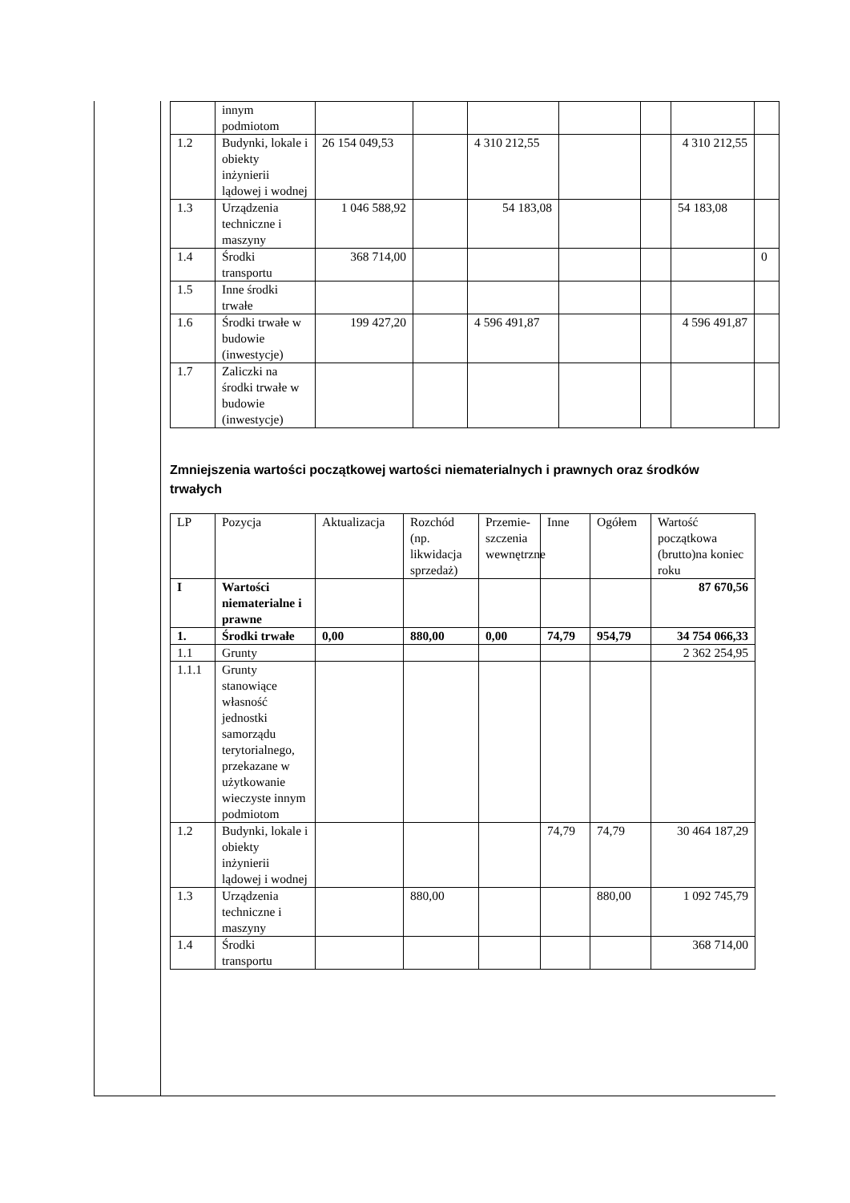| | innym podmiotom | | | | | | | |
| 1.2 | Budynki, lokale i obiekty inżynierii lądowej i wodnej | 26 154 049,53 | | 4 310 212,55 | | | 4 310 212,55 | |
| 1.3 | Urządzenia techniczne i maszyny | 1 046 588,92 | | 54 183,08 | | | 54 183,08 | |
| 1.4 | Środki transportu | 368 714,00 | | | | | | 0 |
| 1.5 | Inne środki trwałe | | | | | | | |
| 1.6 | Środki trwałe w budowie (inwestycje) | 199 427,20 | | 4 596 491,87 | | | 4 596 491,87 | |
| 1.7 | Zaliczki na środki trwałe w budowie (inwestycje) | | | | | | | |
Zmniejszenia wartości początkowej wartości niematerialnych i prawnych oraz środków trwałych
| LP | Pozycja | Aktualizacja | Rozchód (np. likwidacja sprzedaż) | Przemie-szczenia wewnętrzne | Inne | Ogółem | Wartość początkowa (brutto)na koniec roku |
| --- | --- | --- | --- | --- | --- | --- | --- |
| I | Wartości niematerialne i prawne | | | | | | 87 670,56 |
| 1. | Środki trwałe | 0,00 | 880,00 | 0,00 | 74,79 | 954,79 | 34 754 066,33 |
| 1.1 | Grunty | | | | | | 2 362 254,95 |
| 1.1.1 | Grunty stanowiące własność jednostki samorządu terytorialnego, przekazane w użytkowanie wieczyste innym podmiotom | | | | | | |
| 1.2 | Budynki, lokale i obiekty inżynierii lądowej i wodnej | | | | 74,79 | 74,79 | 30 464 187,29 |
| 1.3 | Urządzenia techniczne i maszyny | | 880,00 | | | 880,00 | 1 092 745,79 |
| 1.4 | Środki transportu | | | | | | 368 714,00 |